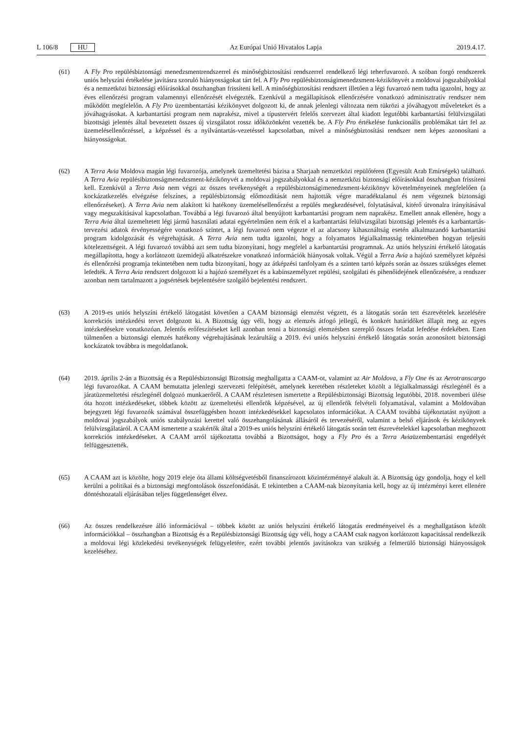L 106/8 HU Az Európai Unió Hivatalos Lapja 2019.4.17.
(61) A Fly Pro repülésbiztonsági menedzsmentrendszerrel és minőségbiztosítási rendszerrel rendelkező légi teherfu­varozó. A szóban forgó rendszerek uniós helyszíni értékelése javításra szoruló hiányosságokat tárt fel. A Fly Pro repülésbiztonságimenedzsment-kézikönyvét a moldovai jogszabályokkal és a nemzetközi biztonsági előírásokkal összhangban frissíteni kell. A minőségbiztosítási rendszert illetően a légi fuvarozó nem tudta igazolni, hogy az éves ellenőrzési program valamennyi ellenőrzését elvégezték. Ezenkívül a megállapítások ellenőrzésére vonatkozó adminisztratív rendszer nem működött megfelelőn. A Fly Pro üzembentartási kézikönyvet dolgozott ki, de annak jelenlegi változata nem tükrözi a jóváhagyott műveleteket és a jóváhagyásokat. A karbantartási program nem naprakész, mivel a típustervért felelős szervezet által kiadott legutóbbi karbantartási felülvizsgálati bizottsági jelentés által bevezetett összes új vizsgálatot rossz időközönként vezették be. A Fly Pro értékelése funkcionális problémákat tárt fel az üzemelésellenőrzéssel, a képzéssel és a nyilvántartás-vezetéssel kapcsolatban, mivel a minőségbiztosítási rendszer nem képes azonosítani a hiányosságokat.
(62) A Terra Avia Moldova magán légi fuvarozója, amelynek üzemeltetési bázisa a Sharjaah nemzetközi repülőtéren (Egyesült Arab Emírségek) található. A Terra Avia repülésibiztonságmenedzsment-kézikönyvét a moldovai jogsza­bályokkal és a nemzetközi biztonsági előírásokkal összhangban frissíteni kell. Ezenkívül a Terra Avia nem végzi az összes tevékenységét a repülésbiztonságimenedzsment-kézikönyv követelményeinek megfelelően (a kockázatkezelés elvégzése felszínes, a repülésbiztonság előmozdítását nem hajtották végre maradéktalanul és nem végeznek biztonsági ellenőrzéseket). A Terra Avia nem alakított ki hatékony üzemelésellenőrzést a repülés megkezdésével, folytatásával, kitérő útvonalra irányításával vagy megszakításával kapcsolatban. Továbbá a légi fuvarozó által benyújtott karbantartási program nem naprakész. Emellett annak ellenére, hogy a Terra Avia által üzemeltetett légi jármű használati adatai egyértelműen nem érik el a karbantartási felülvizsgálati bizottsági jelentés és a karbantartás-tervezési adatok érvényességére vonatkozó szintet, a légi fuvarozó nem végezte el az alacsony kihasználtság esetén alkalmazandó karbantartási program kidolgozását és végrehajtását. A Terra Avia nem tudta igazolni, hogy a folyamatos légialkalmasság tekintetében hogyan teljesíti kötelezettségeit. A légi fuvarozó továbbá azt sem tudta bizonyítani, hogy megfelel a karbantartási programnak. Az uniós helyszíni értékelő látogatás megállapította, hogy a korlátozott üzemidejű alkatrészekre vonatkozó információk hiányosak voltak. Végül a Terra Avia a hajózó személyzet képzési és ellenőrzési programja tekintetében nem tudta bizonyítani, hogy az átképzési tanfolyam és a szinten tartó képzés során az összes szükséges elemet lefedték. A Terra Avia rendszert dolgozott ki a hajózó személyzet és a kabinszemélyzet repülési, szolgálati és pihenőidejének ellenőrzésére, a rendszer azonban nem tartalmazott a jogsértések bejelentésére szolgáló bejelentési rendszert.
(63) A 2019-es uniós helyszíni értékelő látogatást követően a CAAM biztonsági elemzést végzett, és a látogatás során tett észrevételek kezelésére korrekciós intézkedési tervet dolgozott ki. A Bizottság úgy véli, hogy az elemzés átfogó jellegű, és konkrét határidőket állapít meg az egyes intézkedésekre vonatkozóan. Jelentős erőfeszítéseket kell azonban tenni a biztonsági elemzésben szereplő összes feladat lefedése érdekében. Ezen túlmenően a biztonsági elemzés hatékony végrehajtásának lezárultáig a 2019. évi uniós helyszíni értékelő látogatás során azonosított biztonsági kockázatok továbbra is megoldatlanok.
(64) 2019. április 2-án a Bizottság és a Repülésbiztonsági Bizottság meghallgatta a CAAM-ot, valamint az Air Moldova, a Fly One és az Aerotranscargo légi fuvarozókat. A CAAM bemutatta jelenlegi szervezeti felépítését, amelynek keretében részleteket közölt a légialkalmassági részlegénél és a járatüzemeltetési részlegénél dolgozó munkaerőről. A CAAM részletesen ismertette a Repülésbiztonsági Bizottság legutóbbi, 2018. novemberi ülése óta hozott intézkedéseket, többek között az üzemeltetési ellenőrök képzésével, az új ellenőrök felvételi folyamatával, valamint a Moldovában bejegyzett légi fuvarozók számával összefüggésben hozott intézkedésekkel kapcsolatos információkat. A CAAM továbbá tájékoztatást nyújtott a moldovai jogszabályok uniós szabályozási kerettel való összehangolásának állásáról és tervezéséről, valamint a belső eljárások és kézikönyvek felülvizsgálatáról. A CAAM ismertette a szakértők által a 2019-es uniós helyszíni értékelő látogatás során tett észrevételekkel kapcsolatban meghozott korrekciós intézkedéseket. A CAAM arról tájékoztatta továbbá a Bizottságot, hogy a Fly Pro és a Terra Aviaüzembentartási engedélyét felfüggesztették.
(65) A CAAM azt is közölte, hogy 2019 eleje óta állami költségvetésből finanszírozott közintézménnyé alakult át. A Bizottság úgy gondolja, hogy el kell kerülni a politikai és a biztonsági megfontolások összefonódását. E tekintetben a CAAM-nak bizonyítania kell, hogy az új intézményi keret ellenére döntéshozatali eljárásában teljes függetlenséget élvez.
(66) Az összes rendelkezésre álló információval – többek között az uniós helyszíni értékelő látogatás eredményeivel és a meghallgatáson közölt információkkal – összhangban a Bizottság és a Repülésbiztonsági Bizottság úgy véli, hogy a CAAM csak nagyon korlátozott kapacitással rendelkezik a moldovai légi közlekedési tevékenységek felügyeletére, ezért további jelentős javításokra van szükség a felmerülő biztonsági hiányosságok kezeléséhez.